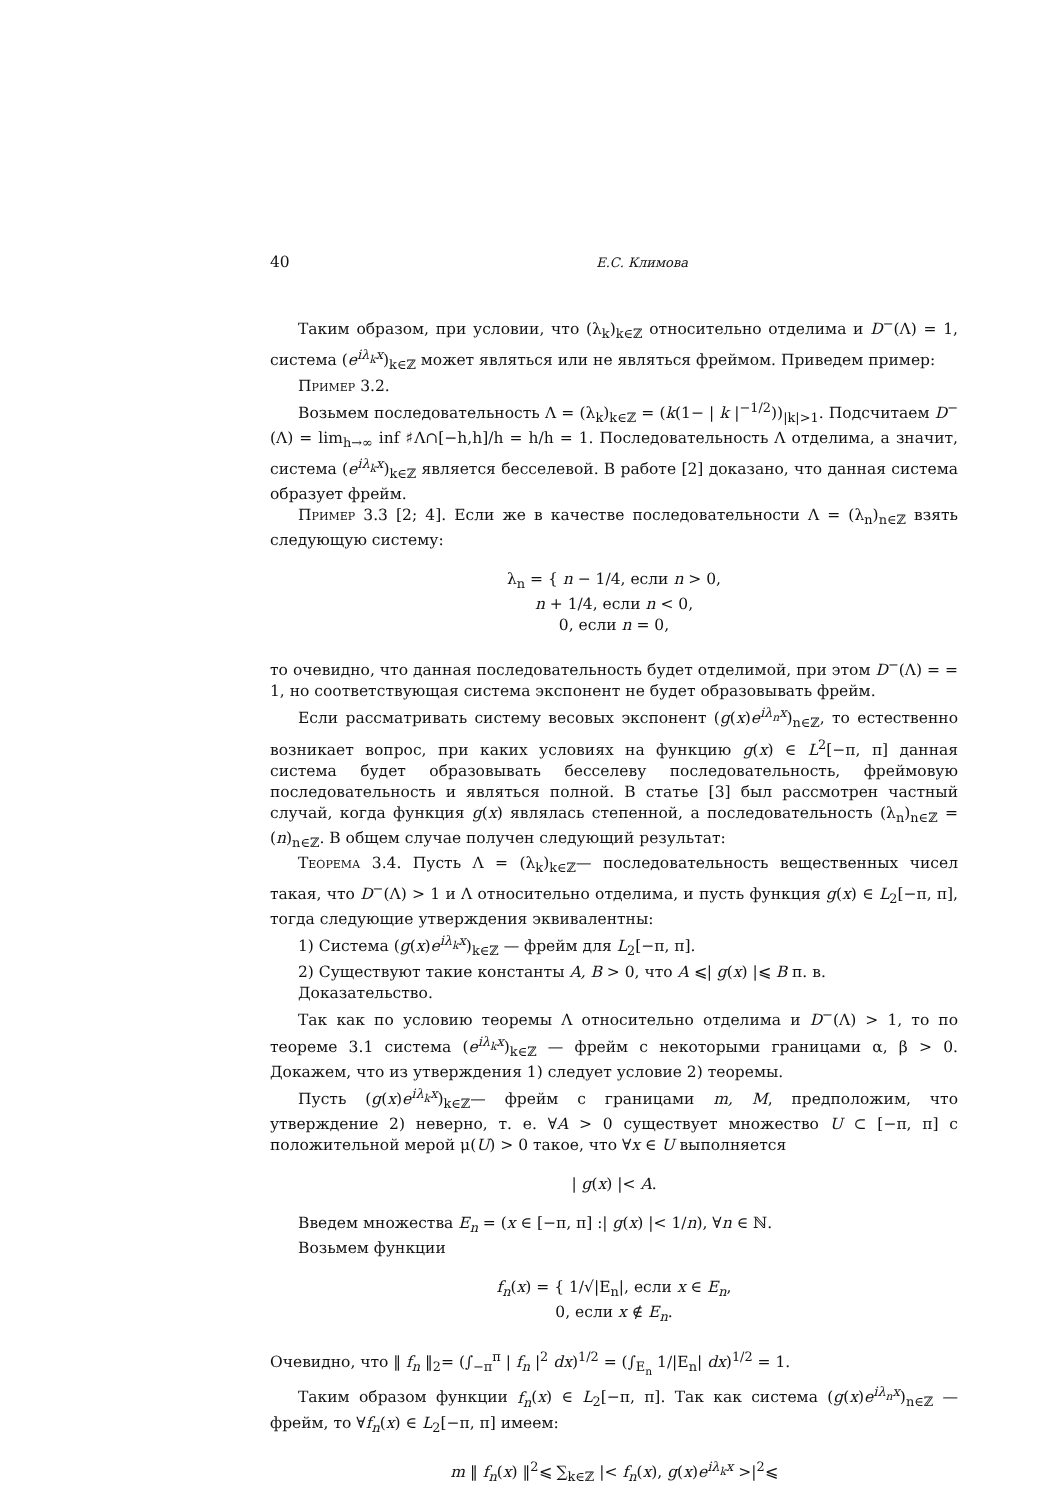40 Е.С. Климова
Таким образом, при условии, что (λ<sub>k</sub>)<sub>k∈ℤ</sub> относительно отделима и D<sup>−</sup>(Λ) = 1, система (e<sup>iλ<sub>k</sub>x</sup>)<sub>k∈ℤ</sub> может являться или не являться фреймом. Приведем пример:
Пример 3.2.
Возьмем последовательность Λ = (λ<sub>k</sub>)<sub>k∈ℤ</sub> = (k(1− | k |<sup>−1/2</sup>))<sub>|k|>1</sub>. Подсчитаем D<sup>−</sup>(Λ) = lim<sub>h→∞</sub> inf ♯Λ∩[−h,h]/h = h/h = 1. Последовательность Λ отделима, а значит, система (e<sup>iλ<sub>k</sub>x</sup>)<sub>k∈ℤ</sub> является бесселевой. В работе [2] доказано, что данная система образует фрейм.
Пример 3.3 [2; 4]. Если же в качестве последовательности Λ = (λ<sub>n</sub>)<sub>n∈ℤ</sub> взять следующую систему:
λ<sub>n</sub> = { n − 1/4, если n > 0,
n + 1/4, если n < 0,
0, если n = 0,
то очевидно, что данная последовательность будет отделимой, при этом D<sup>−</sup>(Λ) = = 1, но соответствующая система экспонент не будет образовывать фрейм.
Если рассматривать систему весовых экспонент (g(x)e<sup>iλ<sub>n</sub>x</sup>)<sub>n∈ℤ</sub>, то естественно возникает вопрос, при каких условиях на функцию g(x) ∈ L<sup>2</sup>[−π, π] данная система будет образовывать бесселеву последовательность, фреймовую последовательность и являться полной. В статье [3] был рассмотрен частный случай, когда функция g(x) являлась степенной, а последовательность (λ<sub>n</sub>)<sub>n∈ℤ</sub> = (n)<sub>n∈ℤ</sub>. В общем случае получен следующий результат:
Теорема 3.4. Пусть Λ = (λ<sub>k</sub>)<sub>k∈ℤ</sub>— последовательность вещественных чисел такая, что D<sup>−</sup>(Λ) > 1 и Λ относительно отделима, и пусть функция g(x) ∈ L<sub>2</sub>[−π, π], тогда следующие утверждения эквивалентны:
1) Система (g(x)e<sup>iλ<sub>k</sub>x</sup>)<sub>k∈ℤ</sub> — фрейм для L<sub>2</sub>[−π, π].
2) Существуют такие константы A, B > 0, что A ⩽| g(x) |⩽ B п. в.
Доказательство.
Так как по условию теоремы Λ относительно отделима и D<sup>−</sup>(Λ) > 1, то по теореме 3.1 система (e<sup>iλ<sub>k</sub>x</sup>)<sub>k∈ℤ</sub> — фрейм с некоторыми границами α, β > 0. Докажем, что из утверждения 1) следует условие 2) теоремы.
Пусть (g(x)e<sup>iλ<sub>k</sub>x</sup>)<sub>k∈ℤ</sub>— фрейм с границами m, M, предположим, что утверждение 2) неверно, т. е. ∀A > 0 существует множество U ⊂ [−π, π] с положительной мерой μ(U) > 0 такое, что ∀x ∈ U выполняется
| g(x) |< A.
Введем множества E<sub>n</sub> = (x ∈ [−π, π] :| g(x) |< 1/n), ∀n ∈ ℕ.
Возьмем функции
f<sub>n</sub>(x) = { 1/√|E<sub>n</sub>|, если x ∈ E<sub>n</sub>,
0, если x ∉ E<sub>n</sub>.
Очевидно, что ‖ f<sub>n</sub> ‖<sub>2</sub>= (∫<sub>−π</sub><sup>π</sup> | f<sub>n</sub> |<sup>2</sup> dx)<sup>1/2</sup> = (∫<sub>E<sub>n</sub></sub> 1/|E<sub>n</sub>| dx)<sup>1/2</sup> = 1.
Таким образом функции f<sub>n</sub>(x) ∈ L<sub>2</sub>[−π, π]. Так как система (g(x)e<sup>iλ<sub>n</sub>x</sup>)<sub>n∈ℤ</sub> — фрейм, то ∀f<sub>n</sub>(x) ∈ L<sub>2</sub>[−π, π] имеем:
m ‖ f<sub>n</sub>(x) ‖<sup>2</sup>⩽ ∑<sub>k∈ℤ</sub> |< f<sub>n</sub>(x), g(x)e<sup>iλ<sub>k</sub>x</sup> >|<sup>2</sup>⩽